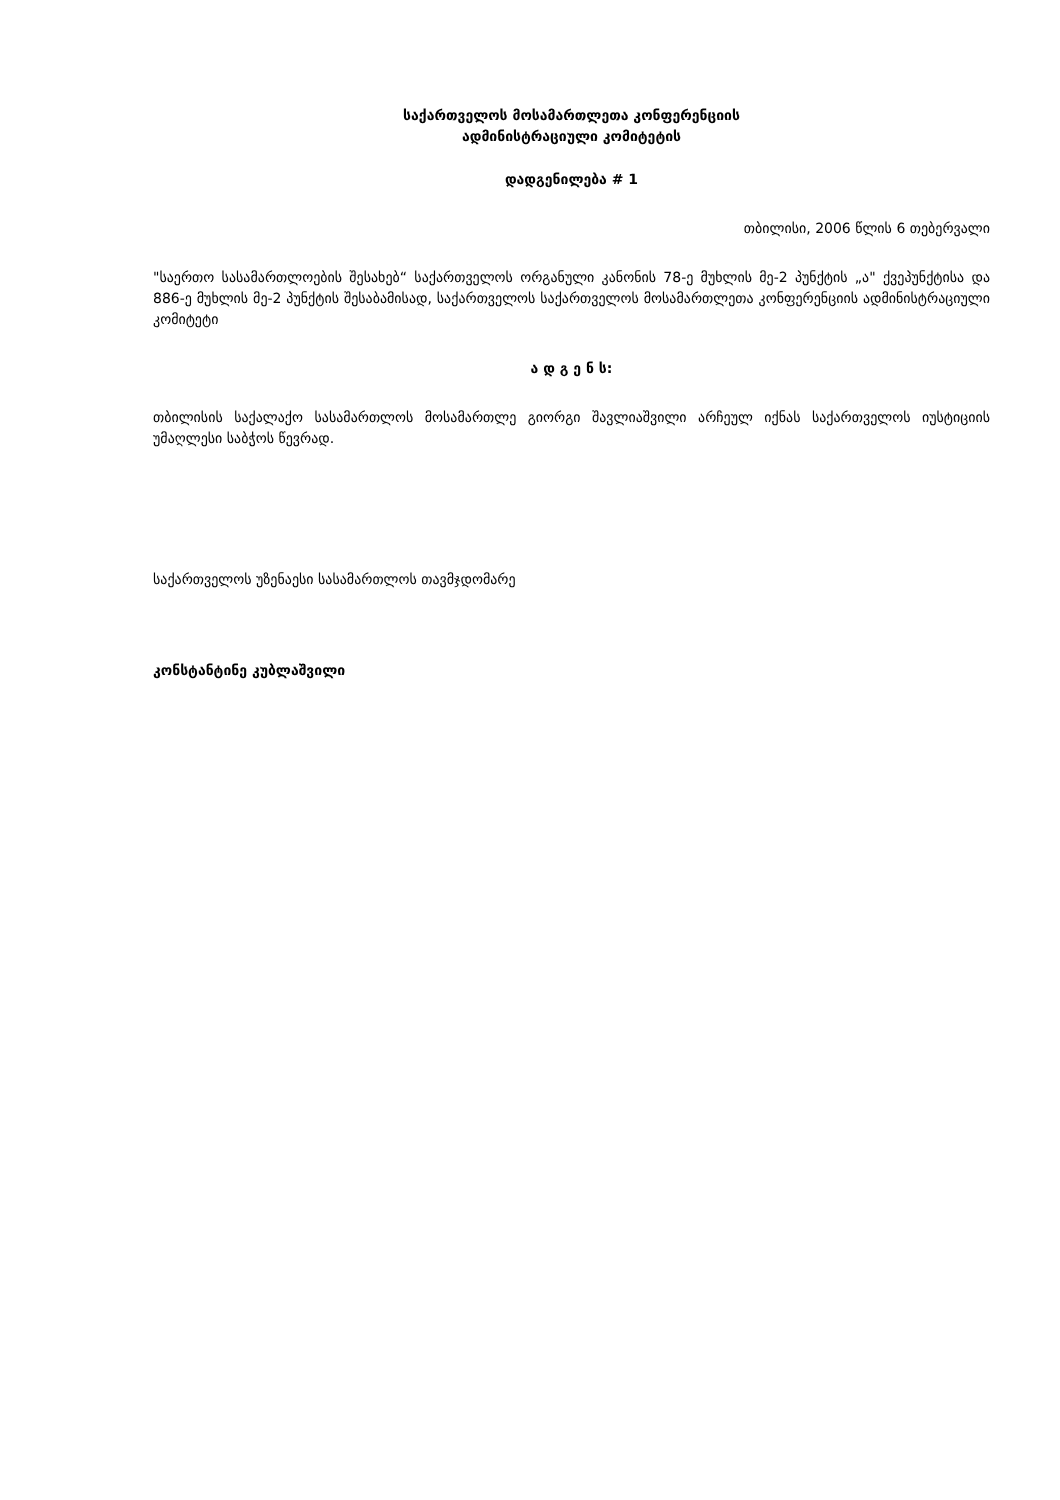საქართველოს მოსამართლეთა კონფერენციის
ადმინისტრაციული კომიტეტის
დადგენილება # 1
თბილისი, 2006 წლის 6 თებერვალი
"საერთო სასამართლოების შესახებ“ საქართველოს ორგანული კანონის 78-ე მუხლის მე-2 პუნქტის „ა" ქვეპუნქტისა და 886-ე მუხლის მე-2 პუნქტის შესაბამისად, საქართველოს საქართველოს მოსამართლეთა კონფერენციის ადმინისტრაციული კომიტეტი
ა დ გ ე ნ ს:
თბილისის საქალაქო სასამართლოს მოსამართლე გიორგი შავლიაშვილი არჩეულ იქნას საქართველოს იუსტიციის უმაღლესი საბჭოს წევრად.
საქართველოს უზენაესი სასამართლოს თავმჯდომარე
კონსტანტინე კუბლაშვილი